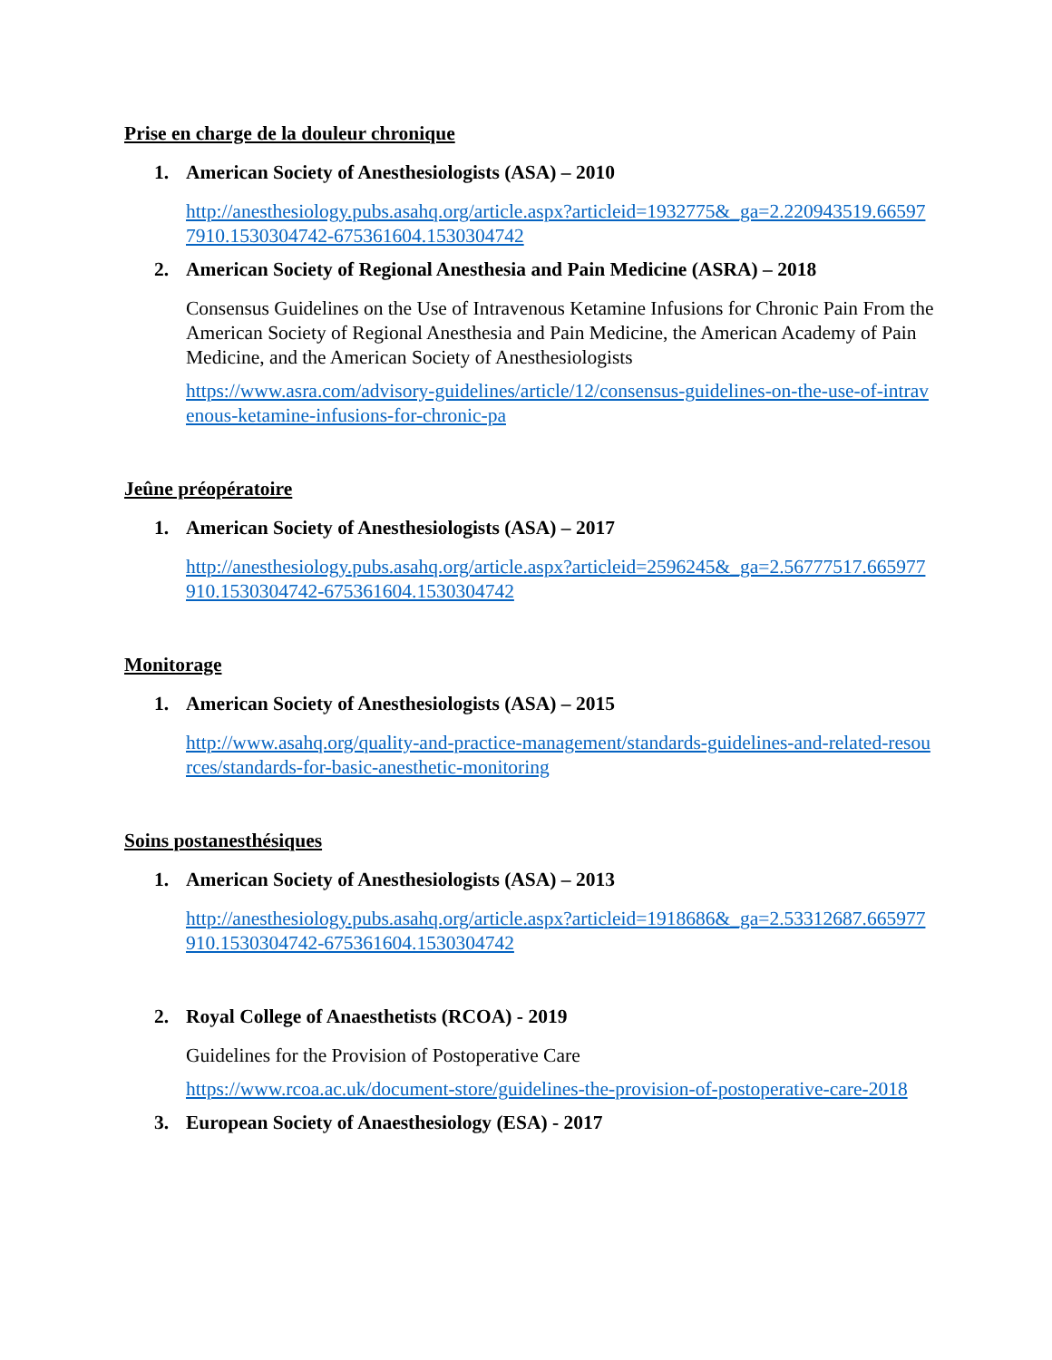Prise en charge de la douleur chronique
1. American Society of Anesthesiologists (ASA) – 2010
http://anesthesiology.pubs.asahq.org/article.aspx?articleid=1932775&_ga=2.220943519.665977910.1530304742-675361604.1530304742
2. American Society of Regional Anesthesia and Pain Medicine (ASRA) – 2018
Consensus Guidelines on the Use of Intravenous Ketamine Infusions for Chronic Pain From the American Society of Regional Anesthesia and Pain Medicine, the American Academy of Pain Medicine, and the American Society of Anesthesiologists
https://www.asra.com/advisory-guidelines/article/12/consensus-guidelines-on-the-use-of-intravenous-ketamine-infusions-for-chronic-pa
Jeûne préopératoire
1. American Society of Anesthesiologists (ASA) – 2017
http://anesthesiology.pubs.asahq.org/article.aspx?articleid=2596245&_ga=2.56777517.665977910.1530304742-675361604.1530304742
Monitorage
1. American Society of Anesthesiologists (ASA) – 2015
http://www.asahq.org/quality-and-practice-management/standards-guidelines-and-related-resources/standards-for-basic-anesthetic-monitoring
Soins postanesthésiques
1. American Society of Anesthesiologists (ASA) – 2013
http://anesthesiology.pubs.asahq.org/article.aspx?articleid=1918686&_ga=2.53312687.665977910.1530304742-675361604.1530304742
2. Royal College of Anaesthetists (RCOA) - 2019
Guidelines for the Provision of Postoperative Care
https://www.rcoa.ac.uk/document-store/guidelines-the-provision-of-postoperative-care-2018
3. European Society of Anaesthesiology (ESA) - 2017